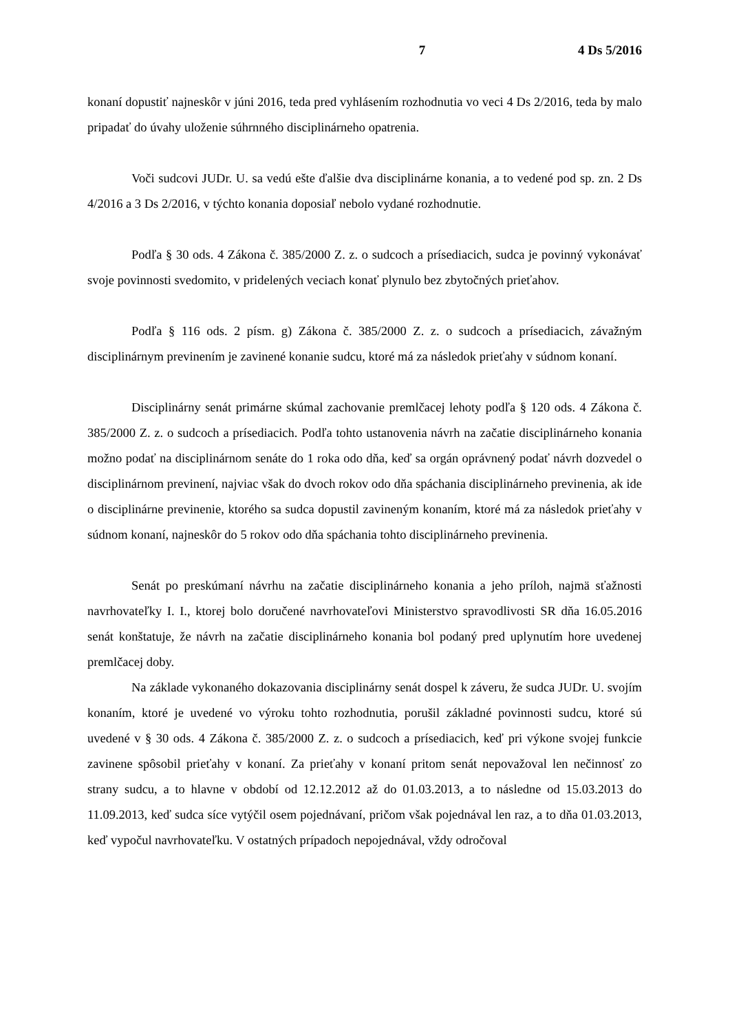7 4 Ds 5/2016
konaní dopustiť najneskôr v júni 2016, teda pred vyhlásením rozhodnutia vo veci 4 Ds 2/2016, teda by malo pripadať do úvahy uloženie súhrnného disciplinárneho opatrenia.
Voči sudcovi JUDr. U. sa vedú ešte ďalšie dva disciplinárne konania, a to vedené pod sp. zn. 2 Ds 4/2016 a 3 Ds 2/2016, v týchto konania doposiaľ nebolo vydané rozhodnutie.
Podľa § 30 ods. 4 Zákona č. 385/2000 Z. z. o sudcoch a prísediacich, sudca je povinný vykonávať svoje povinnosti svedomito, v pridelených veciach konať plynulo bez zbytočných prieťahov.
Podľa § 116 ods. 2 písm. g) Zákona č. 385/2000 Z. z. o sudcoch a prísediacich, závažným disciplinárnym previnením je zavinené konanie sudcu, ktoré má za následok prieťahy v súdnom konaní.
Disciplinárny senát primárne skúmal zachovanie premlčacej lehoty podľa § 120 ods. 4 Zákona č. 385/2000 Z. z. o sudcoch a prísediacich. Podľa tohto ustanovenia návrh na začatie disciplinárneho konania možno podať na disciplinárnom senáte do 1 roka odo dňa, keď sa orgán oprávnený podať návrh dozvedel o disciplinárnom previnení, najviac však do dvoch rokov odo dňa spáchania disciplinárneho previnenia, ak ide o disciplinárne previnenie, ktorého sa sudca dopustil zavineným konaním, ktoré má za následok prieťahy v súdnom konaní, najneskôr do 5 rokov odo dňa spáchania tohto disciplinárneho previnenia.
Senát po preskúmaní návrhu na začatie disciplinárneho konania a jeho príloh, najmä sťažnosti navrhovateľky I. I., ktorej bolo doručené navrhovateľovi Ministerstvo spravodlivosti SR dňa 16.05.2016 senát konštatuje, že návrh na začatie disciplinárneho konania bol podaný pred uplynutím hore uvedenej premlčacej doby.
Na základe vykonaného dokazovania disciplinárny senát dospel k záveru, že sudca JUDr. U. svojím konaním, ktoré je uvedené vo výroku tohto rozhodnutia, porušil základné povinnosti sudcu, ktoré sú uvedené v § 30 ods. 4 Zákona č. 385/2000 Z. z. o sudcoch a prísediacich, keď pri výkone svojej funkcie zavinene spôsobil prieťahy v konaní. Za prieťahy v konaní pritom senát nepovažoval len nečinnosť zo strany sudcu, a to hlavne v období od 12.12.2012 až do 01.03.2013, a to následne od 15.03.2013 do 11.09.2013, keď sudca síce vytýčil osem pojednávaní, pričom však pojednával len raz, a to dňa 01.03.2013, keď vypočul navrhovateľku. V ostatných prípadoch nepojednával, vždy odročoval